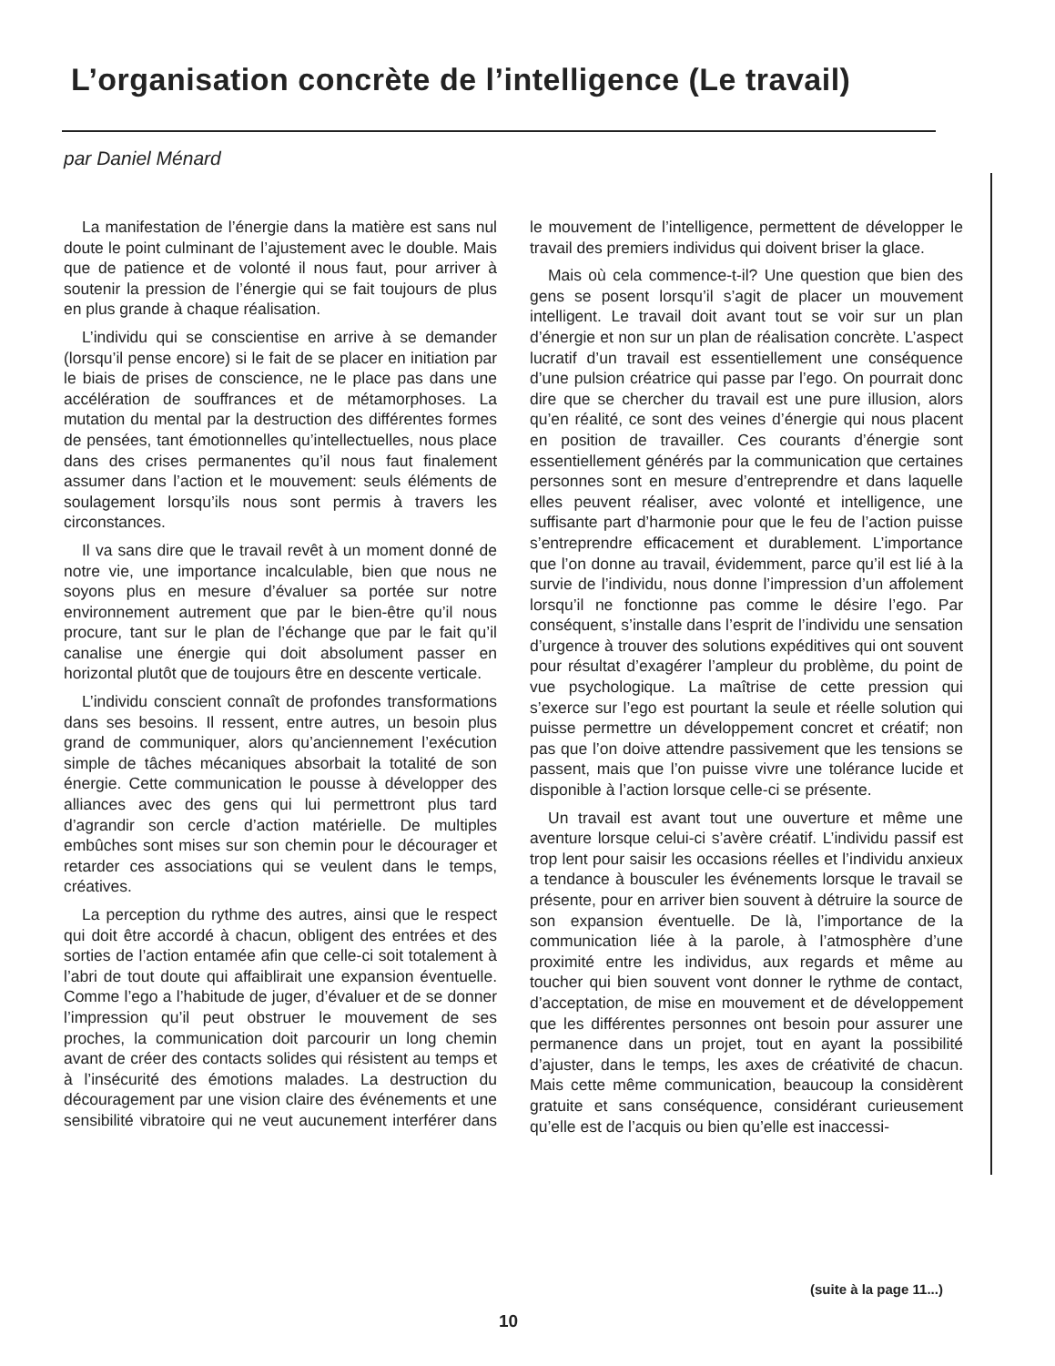L’organisation concrète de l’intelligence (Le travail)
par Daniel Ménard
La manifestation de l’énergie dans la matière est sans nul doute le point culminant de l’ajustement avec le double. Mais que de patience et de volonté il nous faut, pour arriver à soutenir la pression de l’énergie qui se fait toujours de plus en plus grande à chaque réalisation.
L’individu qui se conscientise en arrive à se demander (lorsqu’il pense encore) si le fait de se placer en initiation par le biais de prises de conscience, ne le place pas dans une accélération de souffrances et de métamorphoses. La mutation du mental par la destruction des différentes formes de pensées, tant émotionnelles qu’intellectuelles, nous place dans des crises permanentes qu’il nous faut finalement assumer dans l’action et le mouvement: seuls éléments de soulagement lorsqu’ils nous sont permis à travers les circonstances.
Il va sans dire que le travail revêt à un moment donné de notre vie, une importance incalculable, bien que nous ne soyons plus en mesure d’évaluer sa portée sur notre environnement autrement que par le bien-être qu’il nous procure, tant sur le plan de l’échange que par le fait qu’il canalise une énergie qui doit absolument passer en horizontal plutôt que de toujours être en descente verticale.
L’individu conscient connaît de profondes transformations dans ses besoins. Il ressent, entre autres, un besoin plus grand de communiquer, alors qu’anciennement l’exécution simple de tâches mécaniques absorbait la totalité de son énergie. Cette communication le pousse à développer des alliances avec des gens qui lui permettront plus tard d’agrandir son cercle d’action matérielle. De multiples embûches sont mises sur son chemin pour le décourager et retarder ces associations qui se veulent dans le temps, créatives.
La perception du rythme des autres, ainsi que le respect qui doit être accordé à chacun, obligent des entrées et des sorties de l’action entamée afin que celle-ci soit totalement à l’abri de tout doute qui affaiblirait une expansion éventuelle. Comme l’ego a l’habitude de juger, d’évaluer et de se donner l’impression qu’il peut obstruer le mouvement de ses proches, la communication doit parcourir un long chemin avant de créer des contacts solides qui résistent au temps et à l’insécurité des émotions malades. La destruction du découragement par une vision claire des événements et une sensibilité vibratoire qui ne veut aucunement interférer dans le mouvement de l’intelligence, permettent de développer le travail des premiers individus qui doivent briser la glace.
Mais où cela commence-t-il? Une question que bien des gens se posent lorsqu’il s’agit de placer un mouvement intelligent. Le travail doit avant tout se voir sur un plan d’énergie et non sur un plan de réalisation concrète. L’aspect lucratif d’un travail est essentiellement une conséquence d’une pulsion créatrice qui passe par l’ego. On pourrait donc dire que se chercher du travail est une pure illusion, alors qu’en réalité, ce sont des veines d’énergie qui nous placent en position de travailler. Ces courants d’énergie sont essentiellement générés par la communication que certaines personnes sont en mesure d’entreprendre et dans laquelle elles peuvent réaliser, avec volonté et intelligence, une suffisante part d’harmonie pour que le feu de l’action puisse s’entreprendre efficacement et durablement. L’importance que l’on donne au travail, évidemment, parce qu’il est lié à la survie de l’individu, nous donne l’impression d’un affolement lorsqu’il ne fonctionne pas comme le désire l’ego. Par conséquent, s’installe dans l’esprit de l’individu une sensation d’urgence à trouver des solutions expéditives qui ont souvent pour résultat d’exagérer l’ampleur du problème, du point de vue psychologique. La maîtrise de cette pression qui s’exerce sur l’ego est pourtant la seule et réelle solution qui puisse permettre un développement concret et créatif; non pas que l’on doive attendre passivement que les tensions se passent, mais que l’on puisse vivre une tolérance lucide et disponible à l’action lorsque celle-ci se présente.
Un travail est avant tout une ouverture et même une aventure lorsque celui-ci s’avère créatif. L’individu passif est trop lent pour saisir les occasions réelles et l’individu anxieux a tendance à bousculer les événements lorsque le travail se présente, pour en arriver bien souvent à détruire la source de son expansion éventuelle. De là, l’importance de la communication liée à la parole, à l’atmosphère d’une proximité entre les individus, aux regards et même au toucher qui bien souvent vont donner le rythme de contact, d’acceptation, de mise en mouvement et de développement que les différentes personnes ont besoin pour assurer une permanence dans un projet, tout en ayant la possibilité d’ajuster, dans le temps, les axes de créativité de chacun. Mais cette même communication, beaucoup la considèrent gratuite et sans conséquence, considérant curieusement qu’elle est de l’acquis ou bien qu’elle est inaccessi-
(suite à la page 11...)
10